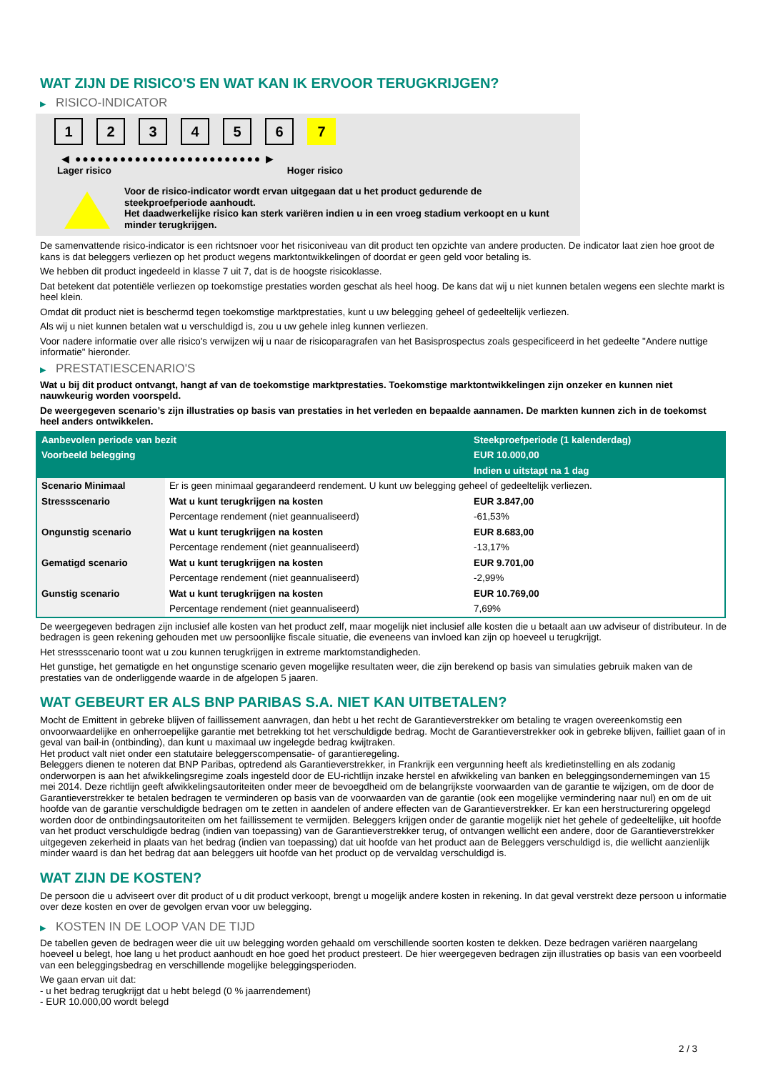WAT ZIJN DE RISICO'S EN WAT KAN IK ERVOOR TERUGKRIJGEN?
▶ RISICO-INDICATOR
1 2 3 4 5 6 7
◀ ●●●●●●●●●●●●●●●●●●●●●●●●● ▶
Lager risico Hoger risico
Voor de risico-indicator wordt ervan uitgegaan dat u het product gedurende de steekproefperiode aanhoudt.
Het daadwerkelijke risico kan sterk variëren indien u in een vroeg stadium verkoopt en u kunt minder terugkrijgen.
De samenvattende risico-indicator is een richtsnoer voor het risiconiveau van dit product ten opzichte van andere producten. De indicator laat zien hoe groot de kans is dat beleggers verliezen op het product wegens marktontwikkelingen of doordat er geen geld voor betaling is.
We hebben dit product ingedeeld in klasse 7 uit 7, dat is de hoogste risicoklasse.
Dat betekent dat potentiële verliezen op toekomstige prestaties worden geschat als heel hoog. De kans dat wij u niet kunnen betalen wegens een slechte markt is heel klein.
Omdat dit product niet is beschermd tegen toekomstige marktprestaties, kunt u uw belegging geheel of gedeeltelijk verliezen.
Als wij u niet kunnen betalen wat u verschuldigd is, zou u uw gehele inleg kunnen verliezen.
Voor nadere informatie over alle risico's verwijzen wij u naar de risicoparagrafen van het Basisprospectus zoals gespecificeerd in het gedeelte "Andere nuttige informatie" hieronder.
▶ PRESTATIESCENARIO'S
Wat u bij dit product ontvangt, hangt af van de toekomstige marktprestaties. Toekomstige marktontwikkelingen zijn onzeker en kunnen niet nauwkeurig worden voorspeld.
De weergegeven scenario’s zijn illustraties op basis van prestaties in het verleden en bepaalde aannamen. De markten kunnen zich in de toekomst heel anders ontwikkelen.
| Aanbevolen periode van bezit | | Steekproefperiode (1 kalenderdag) |
| --- | --- | --- |
| Voorbeeld belegging | | EUR 10.000,00 |
| | | Indien u uitstapt na 1 dag |
| Scenario Minimaal | Er is geen minimaal gegarandeerd rendement. U kunt uw belegging geheel of gedeeltelijk verliezen. | |
| Stressscenario | Wat u kunt terugkrijgen na kosten | EUR 3.847,00 |
| | Percentage rendement (niet geannualiseerd) | -61,53% |
| Ongunstig scenario | Wat u kunt terugkrijgen na kosten | EUR 8.683,00 |
| | Percentage rendement (niet geannualiseerd) | -13,17% |
| Gematigd scenario | Wat u kunt terugkrijgen na kosten | EUR 9.701,00 |
| | Percentage rendement (niet geannualiseerd) | -2,99% |
| Gunstig scenario | Wat u kunt terugkrijgen na kosten | EUR 10.769,00 |
| | Percentage rendement (niet geannualiseerd) | 7,69% |
De weergegeven bedragen zijn inclusief alle kosten van het product zelf, maar mogelijk niet inclusief alle kosten die u betaalt aan uw adviseur of distributeur. In de bedragen is geen rekening gehouden met uw persoonlijke fiscale situatie, die eveneens van invloed kan zijn op hoeveel u terugkrijgt.
Het stressscenario toont wat u zou kunnen terugkrijgen in extreme marktomstandigheden.
Het gunstige, het gematigde en het ongunstige scenario geven mogelijke resultaten weer, die zijn berekend op basis van simulaties gebruik maken van de prestaties van de onderliggende waarde in de afgelopen 5 jaaren.
WAT GEBEURT ER ALS BNP PARIBAS S.A. NIET KAN UITBETALEN?
Mocht de Emittent in gebreke blijven of faillissement aanvragen, dan hebt u het recht de Garantieverstrekker om betaling te vragen overeenkomstig een onvoorwaardelijke en onherroepelijke garantie met betrekking tot het verschuldigde bedrag. Mocht de Garantieverstrekker ook in gebreke blijven, failliet gaan of in geval van bail-in (ontbinding), dan kunt u maximaal uw ingelegde bedrag kwijtraken.
Het product valt niet onder een statutaire beleggerscompensatie- of garantieregeling.
Beleggers dienen te noteren dat BNP Paribas, optredend als Garantieverstrekker, in Frankrijk een vergunning heeft als kredietinstelling en als zodanig onderworpen is aan het afwikkelingsregime zoals ingesteld door de EU-richtlijn inzake herstel en afwikkeling van banken en beleggingsondernemingen van 15 mei 2014. Deze richtlijn geeft afwikkelingsautoriteiten onder meer de bevoegdheid om de belangrijkste voorwaarden van de garantie te wijzigen, om de door de Garantieverstrekker te betalen bedragen te verminderen op basis van de voorwaarden van de garantie (ook een mogelijke vermindering naar nul) en om de uit hoofde van de garantie verschuldigde bedragen om te zetten in aandelen of andere effecten van de Garantieverstrekker. Er kan een herstructurering opgelegd worden door de ontbindingsautoriteiten om het faillissement te vermijden. Beleggers krijgen onder de garantie mogelijk niet het gehele of gedeeltelijke, uit hoofde van het product verschuldigde bedrag (indien van toepassing) van de Garantieverstrekker terug, of ontvangen wellicht een andere, door de Garantieverstrekker uitgegeven zekerheid in plaats van het bedrag (indien van toepassing) dat uit hoofde van het product aan de Beleggers verschuldigd is, die wellicht aanzienlijk minder waard is dan het bedrag dat aan beleggers uit hoofde van het product op de vervaldag verschuldigd is.
WAT ZIJN DE KOSTEN?
De persoon die u adviseert over dit product of u dit product verkoopt, brengt u mogelijk andere kosten in rekening. In dat geval verstrekt deze persoon u informatie over deze kosten en over de gevolgen ervan voor uw belegging.
▶ KOSTEN IN DE LOOP VAN DE TIJD
De tabellen geven de bedragen weer die uit uw belegging worden gehaald om verschillende soorten kosten te dekken. Deze bedragen variëren naargelang hoeveel u belegt, hoe lang u het product aanhoudt en hoe goed het product presteert. De hier weergegeven bedragen zijn illustraties op basis van een voorbeeld van een beleggingsbedrag en verschillende mogelijke beleggingsperioden.
We gaan ervan uit dat:
- u het bedrag terugkrijgt dat u hebt belegd (0 % jaarrendement)
- EUR 10.000,00 wordt belegd
2 / 3